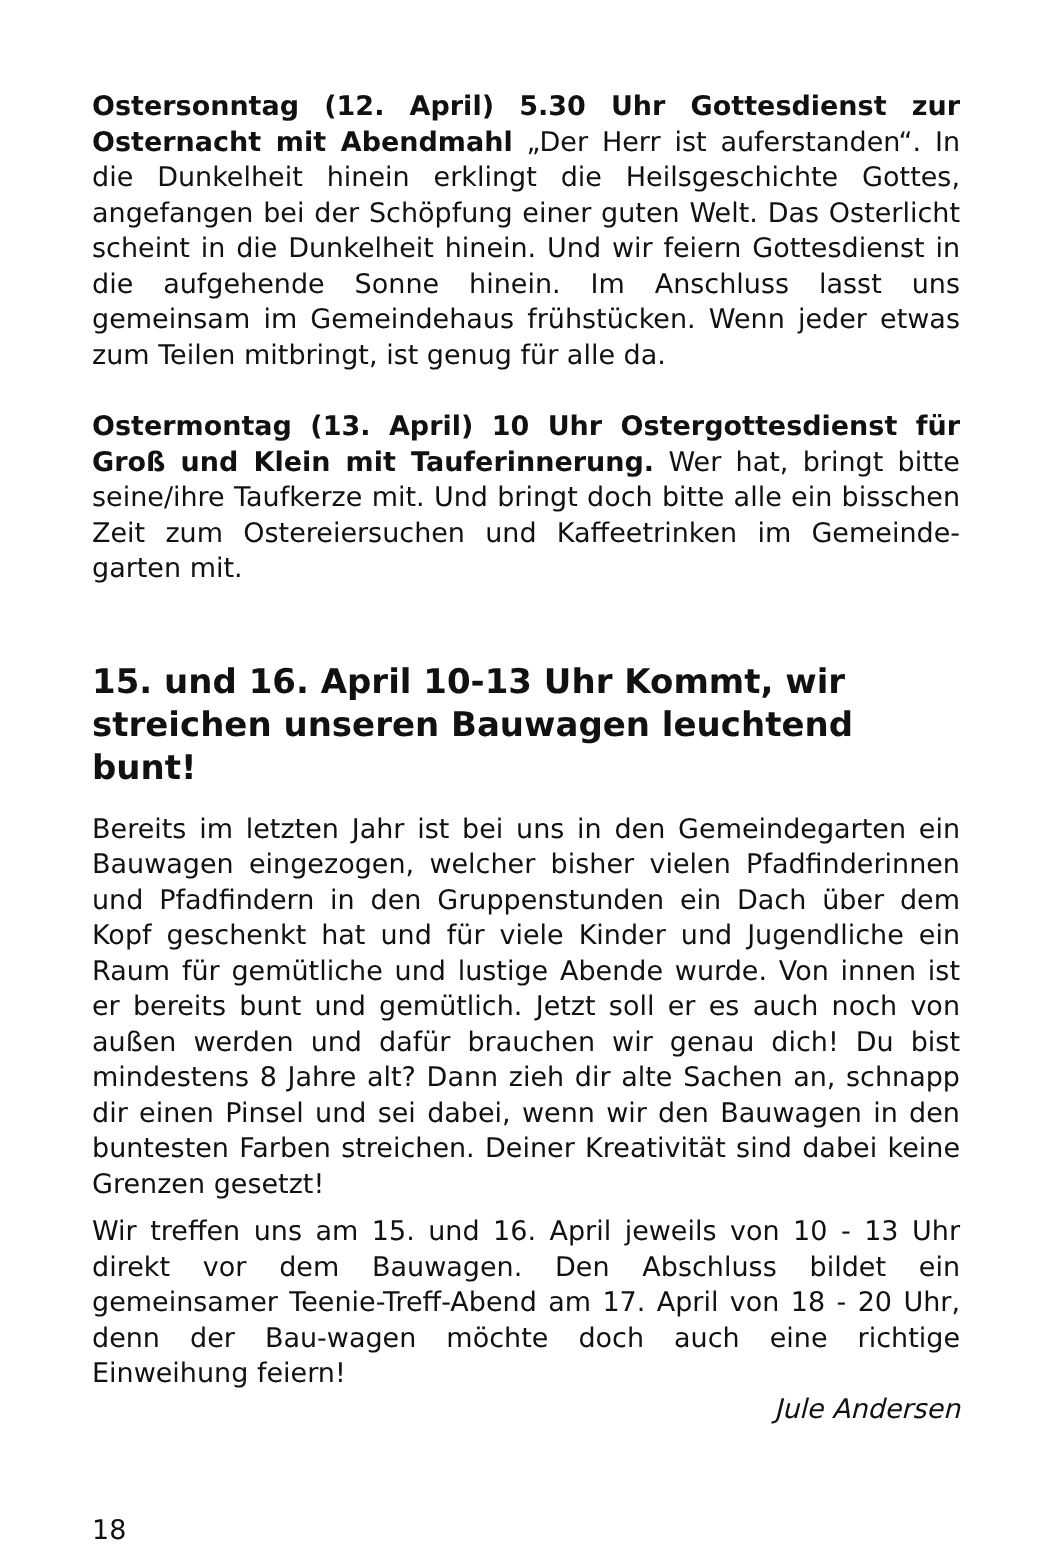Ostersonntag (12. April) 5.30 Uhr Gottesdienst zur Osternacht mit Abendmahl „Der Herr ist auferstanden“. In die Dunkelheit hinein erklingt die Heilsgeschichte Gottes, angefangen bei der Schöpfung einer guten Welt. Das Osterlicht scheint in die Dunkelheit hinein. Und wir feiern Gottesdienst in die aufgehende Sonne hinein. Im Anschluss lasst uns gemeinsam im Gemeindehaus frühstücken. Wenn jeder etwas zum Teilen mitbringt, ist genug für alle da.
Ostermontag (13. April) 10 Uhr Ostergottesdienst für Groß und Klein mit Tauferinnerung. Wer hat, bringt bitte seine/ihre Taufkerze mit. Und bringt doch bitte alle ein bisschen Zeit zum Ostereiersuchen und Kaffeetrinken im Gemeinde-garten mit.
15. und 16. April 10-13 Uhr Kommt, wir streichen unseren Bauwagen leuchtend bunt!
Bereits im letzten Jahr ist bei uns in den Gemeindegarten ein Bauwagen eingezogen, welcher bisher vielen Pfadfinderinnen und Pfadfindern in den Gruppenstunden ein Dach über dem Kopf geschenkt hat und für viele Kinder und Jugendliche ein Raum für gemütliche und lustige Abende wurde. Von innen ist er bereits bunt und gemütlich. Jetzt soll er es auch noch von außen werden und dafür brauchen wir genau dich! Du bist mindestens 8 Jahre alt? Dann zieh dir alte Sachen an, schnapp dir einen Pinsel und sei dabei, wenn wir den Bauwagen in den buntesten Farben streichen. Deiner Kreativität sind dabei keine Grenzen gesetzt!
Wir treffen uns am 15. und 16. April jeweils von 10 - 13 Uhr direkt vor dem Bauwagen. Den Abschluss bildet ein gemeinsamer Teenie-Treff-Abend am 17. April von 18 - 20 Uhr, denn der Bau-wagen möchte doch auch eine richtige Einweihung feiern!
Jule Andersen
18